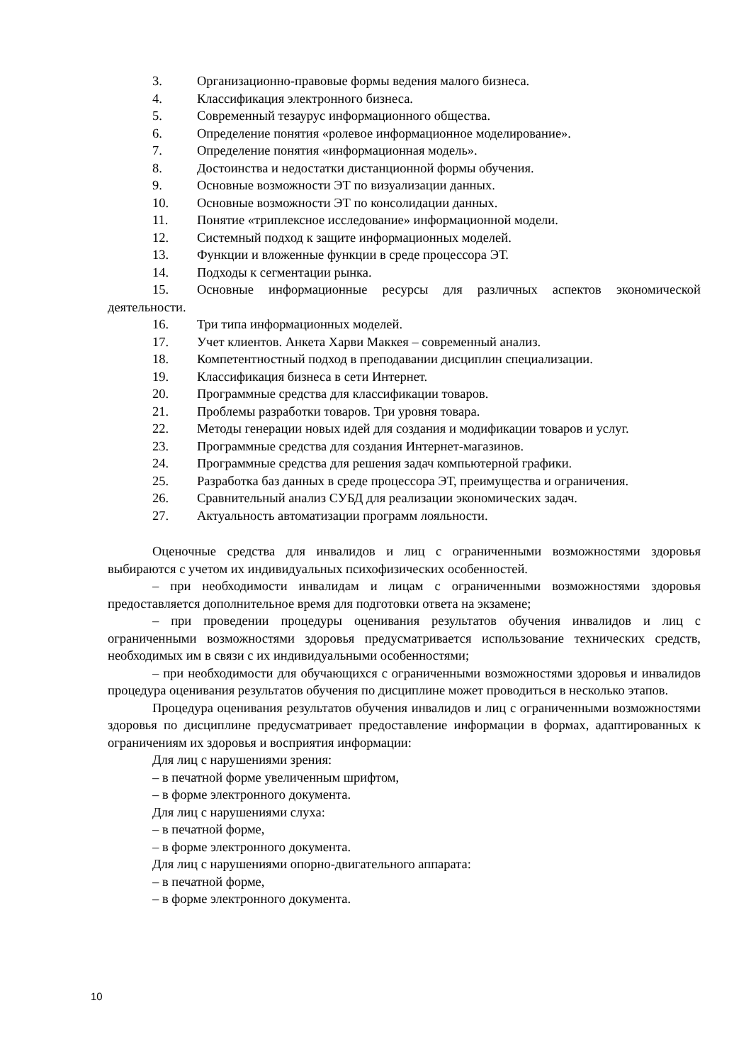3. Организационно-правовые формы ведения малого бизнеса.
4. Классификация электронного бизнеса.
5. Современный тезаурус информационного общества.
6. Определение понятия «ролевое информационное моделирование».
7. Определение понятия «информационная модель».
8. Достоинства и недостатки дистанционной формы обучения.
9. Основные возможности ЭТ по визуализации данных.
10. Основные возможности ЭТ по консолидации данных.
11. Понятие «триплексное исследование» информационной модели.
12. Системный подход к защите информационных моделей.
13. Функции и вложенные функции в среде процессора ЭТ.
14. Подходы к сегментации рынка.
15. Основные информационные ресурсы для различных аспектов экономической деятельности.
16. Три типа информационных моделей.
17. Учет клиентов. Анкета Харви Маккея – современный анализ.
18. Компетентностный подход в преподавании дисциплин специализации.
19. Классификация бизнеса в сети Интернет.
20. Программные средства для классификации товаров.
21. Проблемы разработки товаров. Три уровня товара.
22. Методы генерации новых идей для создания и модификации товаров и услуг.
23. Программные средства для создания Интернет-магазинов.
24. Программные средства для решения задач компьютерной графики.
25. Разработка баз данных в среде процессора ЭТ, преимущества и ограничения.
26. Сравнительный анализ СУБД для реализации экономических задач.
27. Актуальность автоматизации программ лояльности.
Оценочные средства для инвалидов и лиц с ограниченными возможностями здоровья выбираются с учетом их индивидуальных психофизических особенностей.
– при необходимости инвалидам и лицам с ограниченными возможностями здоровья предоставляется дополнительное время для подготовки ответа на экзамене;
– при проведении процедуры оценивания результатов обучения инвалидов и лиц с ограниченными возможностями здоровья предусматривается использование технических средств, необходимых им в связи с их индивидуальными особенностями;
– при необходимости для обучающихся с ограниченными возможностями здоровья и инвалидов процедура оценивания результатов обучения по дисциплине может проводиться в несколько этапов.
Процедура оценивания результатов обучения инвалидов и лиц с ограниченными возможностями здоровья по дисциплине предусматривает предоставление информации в формах, адаптированных к ограничениям их здоровья и восприятия информации:
Для лиц с нарушениями зрения:
– в печатной форме увеличенным шрифтом,
– в форме электронного документа.
Для лиц с нарушениями слуха:
– в печатной форме,
– в форме электронного документа.
Для лиц с нарушениями опорно-двигательного аппарата:
– в печатной форме,
– в форме электронного документа.
10